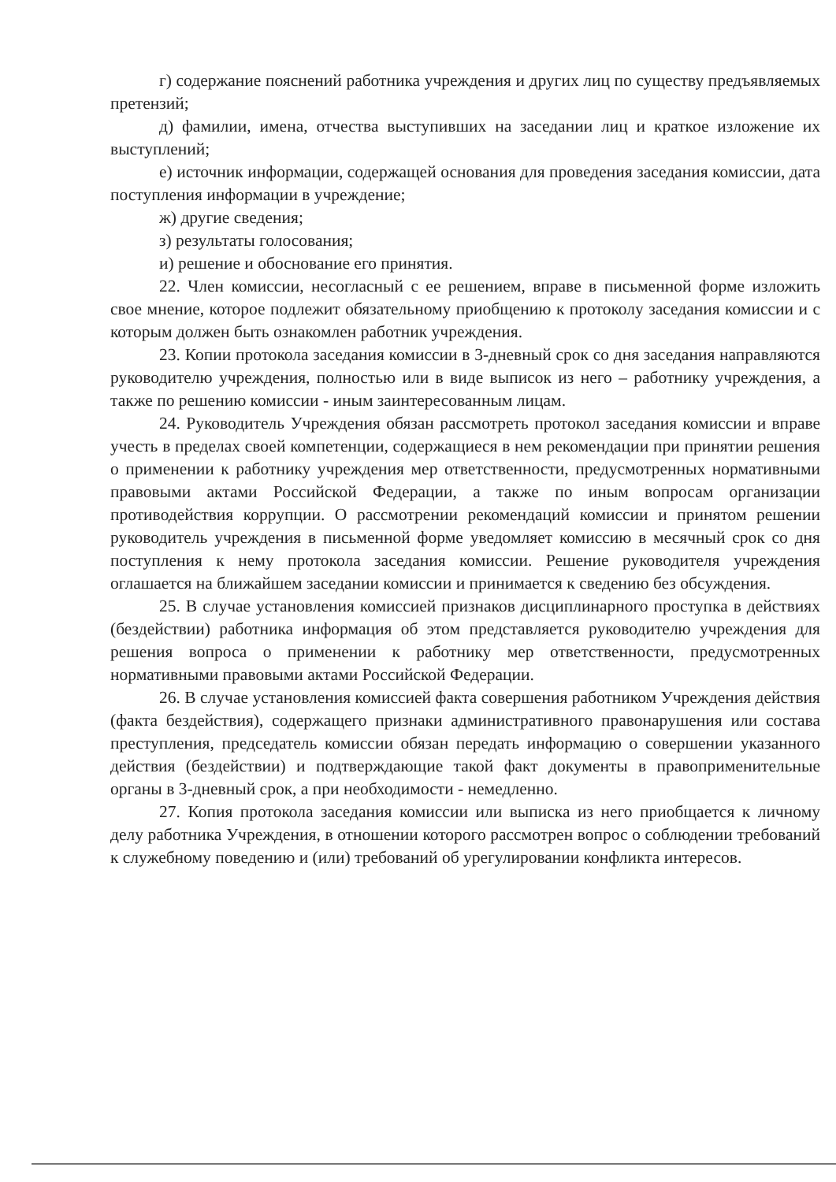г) содержание пояснений работника учреждения и других лиц по существу предъявляемых претензий;
д) фамилии, имена, отчества выступивших на заседании лиц и краткое изложение их выступлений;
е) источник информации, содержащей основания для проведения заседания комиссии, дата поступления информации в учреждение;
ж) другие сведения;
з) результаты голосования;
и) решение и обоснование его принятия.
22. Член комиссии, несогласный с ее решением, вправе в письменной форме изложить свое мнение, которое подлежит обязательному приобщению к протоколу заседания комиссии и с которым должен быть ознакомлен работник учреждения.
23. Копии протокола заседания комиссии в 3-дневный срок со дня заседания направляются руководителю учреждения, полностью или в виде выписок из него – работнику учреждения, а также по решению комиссии - иным заинтересованным лицам.
24. Руководитель Учреждения обязан рассмотреть протокол заседания комиссии и вправе учесть в пределах своей компетенции, содержащиеся в нем рекомендации при принятии решения о применении к работнику учреждения мер ответственности, предусмотренных нормативными правовыми актами Российской Федерации, а также по иным вопросам организации противодействия коррупции. О рассмотрении рекомендаций комиссии и принятом решении руководитель учреждения в письменной форме уведомляет комиссию в месячный срок со дня поступления к нему протокола заседания комиссии. Решение руководителя учреждения оглашается на ближайшем заседании комиссии и принимается к сведению без обсуждения.
25. В случае установления комиссией признаков дисциплинарного проступка в действиях (бездействии) работника информация об этом представляется руководителю учреждения для решения вопроса о применении к работнику мер ответственности, предусмотренных нормативными правовыми актами Российской Федерации.
26. В случае установления комиссией факта совершения работником Учреждения действия (факта бездействия), содержащего признаки административного правонарушения или состава преступления, председатель комиссии обязан передать информацию о совершении указанного действия (бездействии) и подтверждающие такой факт документы в правоприменительные органы в 3-дневный срок, а при необходимости - немедленно.
27. Копия протокола заседания комиссии или выписка из него приобщается к личному делу работника Учреждения, в отношении которого рассмотрен вопрос о соблюдении требований к служебному поведению и (или) требований об урегулировании конфликта интересов.